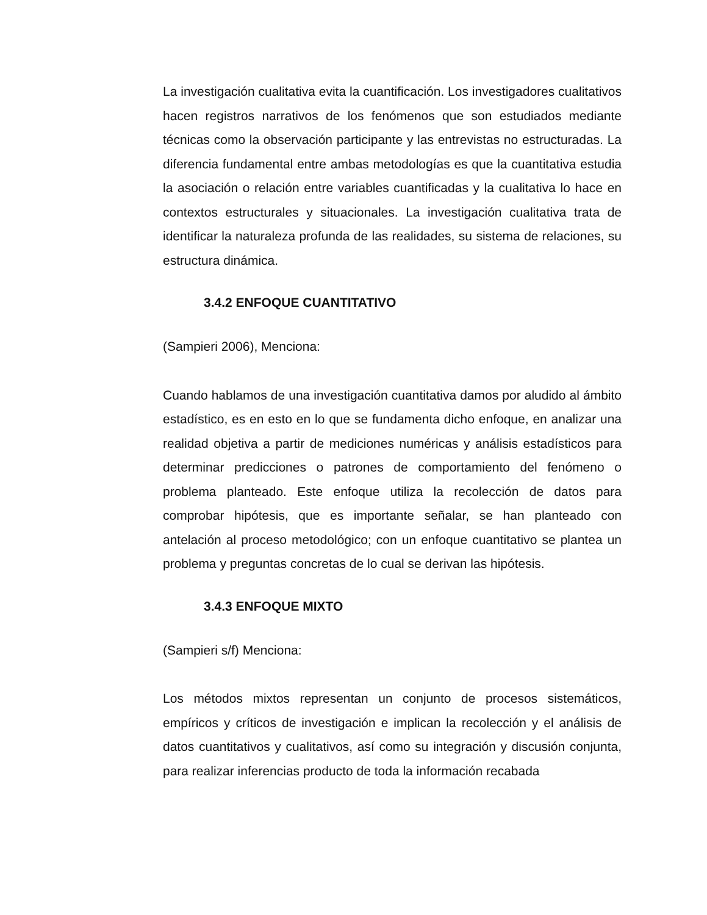La investigación cualitativa evita la cuantificación. Los investigadores cualitativos hacen registros narrativos de los fenómenos que son estudiados mediante técnicas como la observación participante y las entrevistas no estructuradas. La diferencia fundamental entre ambas metodologías es que la cuantitativa estudia la asociación o relación entre variables cuantificadas y la cualitativa lo hace en contextos estructurales y situacionales. La investigación cualitativa trata de identificar la naturaleza profunda de las realidades, su sistema de relaciones, su estructura dinámica.
3.4.2 ENFOQUE CUANTITATIVO
(Sampieri 2006), Menciona:
Cuando hablamos de una investigación cuantitativa damos por aludido al ámbito estadístico, es en esto en lo que se fundamenta dicho enfoque, en analizar una realidad objetiva a partir de mediciones numéricas y análisis estadísticos para determinar predicciones o patrones de comportamiento del fenómeno o problema planteado. Este enfoque utiliza la recolección de datos para comprobar hipótesis, que es importante señalar, se han planteado con antelación al proceso metodológico; con un enfoque cuantitativo se plantea un problema y preguntas concretas de lo cual se derivan las hipótesis.
3.4.3 ENFOQUE MIXTO
(Sampieri s/f) Menciona:
Los métodos mixtos representan un conjunto de procesos sistemáticos, empíricos y críticos de investigación e implican la recolección y el análisis de datos cuantitativos y cualitativos, así como su integración y discusión conjunta, para realizar inferencias producto de toda la información recabada